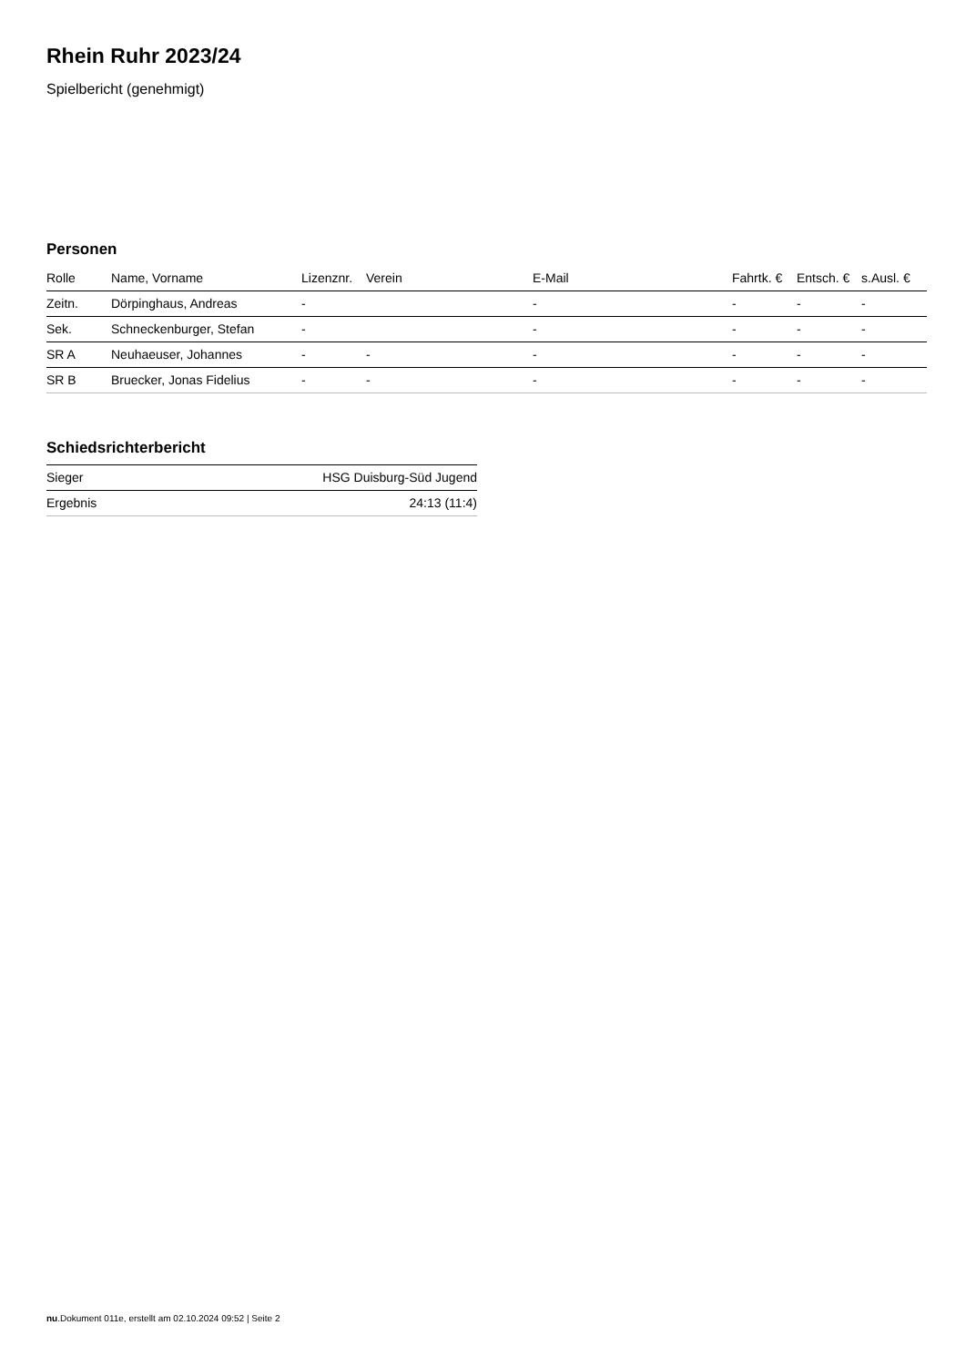Rhein Ruhr 2023/24
Spielbericht (genehmigt)
Personen
| Rolle | Name, Vorname | Lizenznr. | Verein | E-Mail | Fahrtk. € | Entsch. € | s.Ausl. € |
| --- | --- | --- | --- | --- | --- | --- | --- |
| Zeitn. | Dörpinghaus, Andreas | - | | - | - | - | - |
| Sek. | Schneckenburger, Stefan | - | | - | - | - | - |
| SR A | Neuhaeuser, Johannes | - | - | - | - | - | - |
| SR B | Bruecker, Jonas Fidelius | - | - | - | - | - | - |
Schiedsrichterbericht
| Sieger | HSG Duisburg-Süd Jugend |
| Ergebnis | 24:13 (11:4) |
nu.Dokument 011e, erstellt am 02.10.2024 09:52 | Seite 2